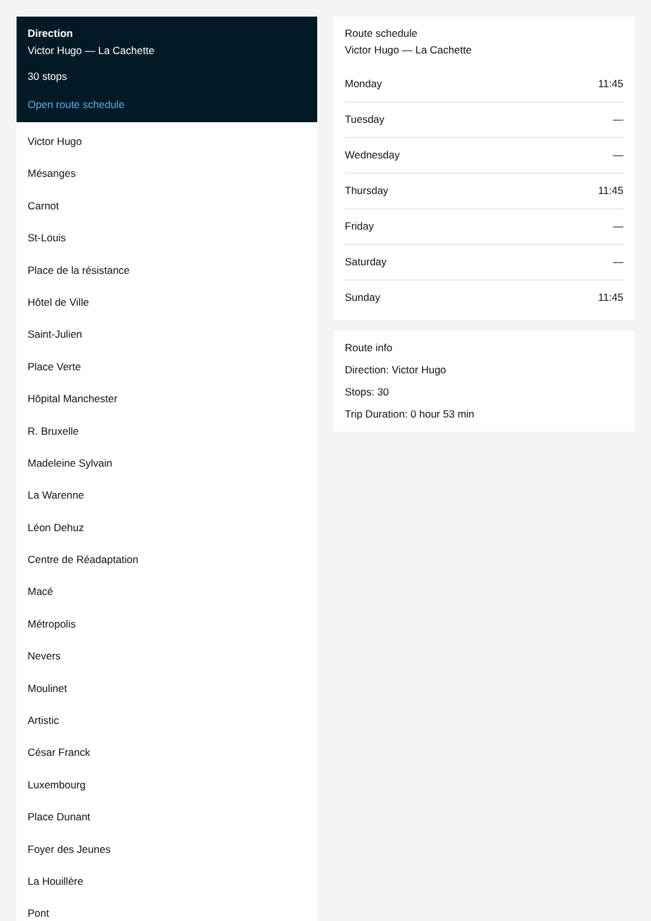Direction
Victor Hugo — La Cachette
30 stops
Open route schedule
Victor Hugo
Mésanges
Carnot
St-Louis
Place de la résistance
Hôtel de Ville
Saint-Julien
Place Verte
Hôpital Manchester
R. Bruxelle
Madeleine Sylvain
La Warenne
Léon Dehuz
Centre de Réadaptation
Macé
Métropolis
Nevers
Moulinet
Artistic
César Franck
Luxembourg
Place Dunant
Foyer des Jeunes
La Houillère
Pont
Route schedule
Victor Hugo — La Cachette
| Monday | 11:45 |
| Tuesday | — |
| Wednesday | — |
| Thursday | 11:45 |
| Friday | — |
| Saturday | — |
| Sunday | 11:45 |
Route info
Direction: Victor Hugo
Stops: 30
Trip Duration: 0 hour 53 min